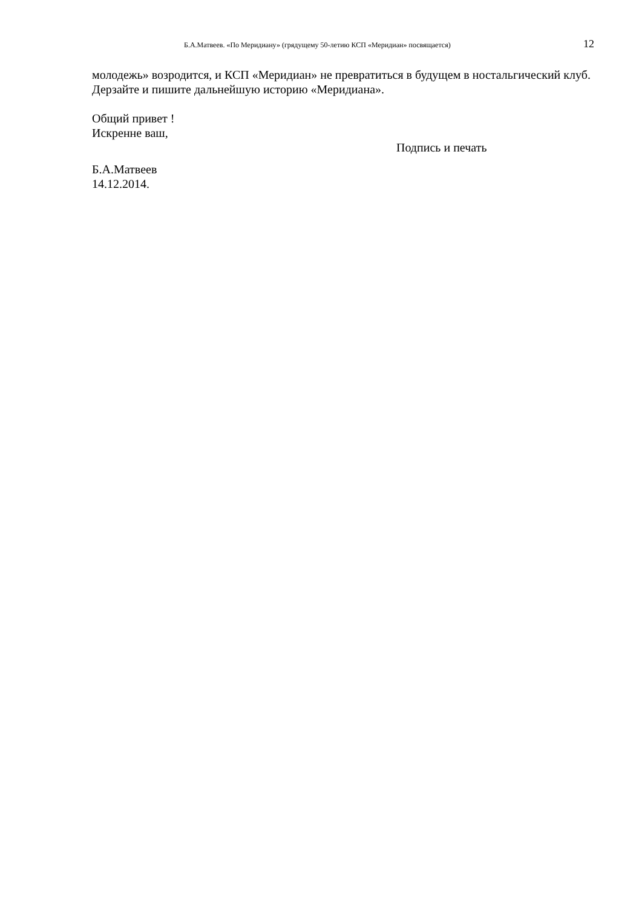Б.А.Матвеев. «По Меридиану» (грядущему 50-летию КСП «Меридиан» посвящается) 12
молодежь» возродится, и КСП «Меридиан» не превратиться в будущем в ностальгический клуб. Дерзайте и пишите дальнейшую историю «Меридиана».
Общий привет !
Искренне ваш,
Подпись и печать
Б.А.Матвеев
14.12.2014.